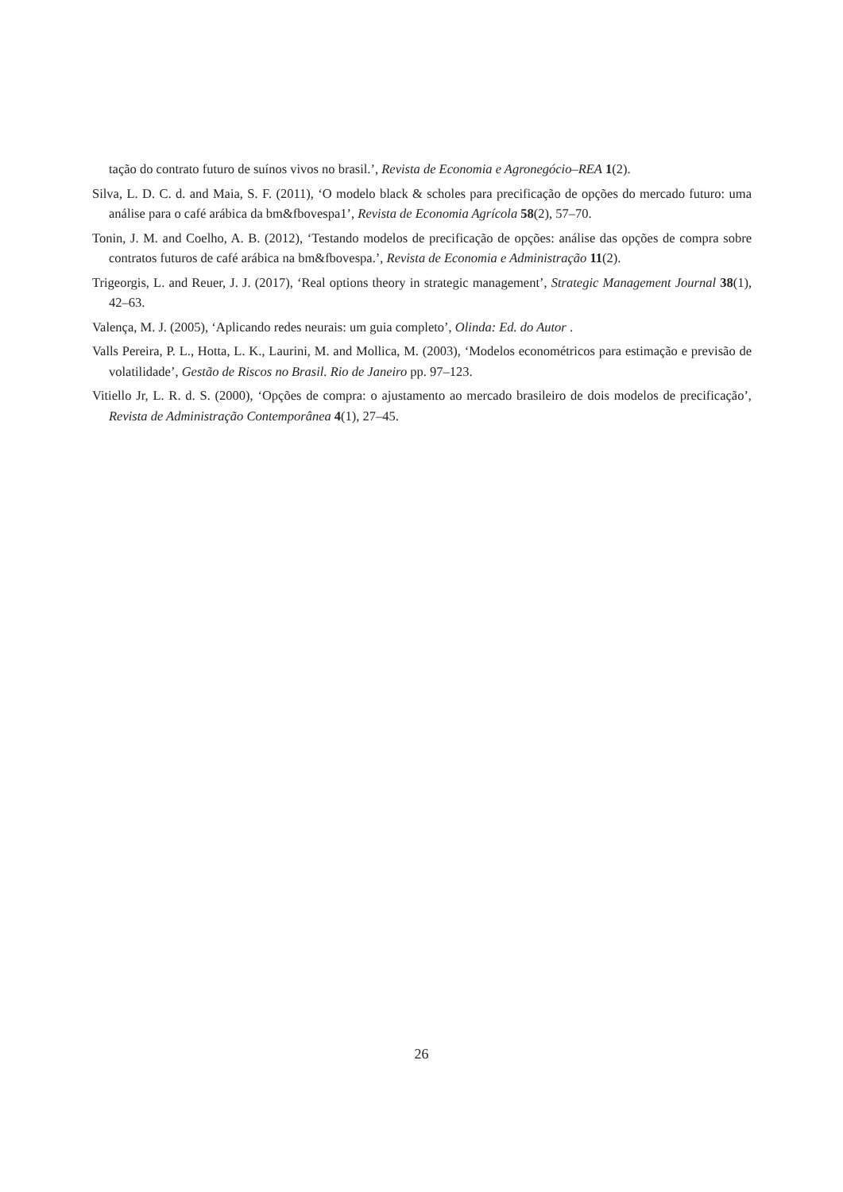tação do contrato futuro de suínos vivos no brasil.’, Revista de Economia e Agronegócio–REA 1(2).
Silva, L. D. C. d. and Maia, S. F. (2011), ‘O modelo black & scholes para precificação de opções do mercado futuro: uma análise para o café arábica da bm&fbovespa1’, Revista de Economia Agrícola 58(2), 57–70.
Tonin, J. M. and Coelho, A. B. (2012), ‘Testando modelos de precificação de opções: análise das opções de compra sobre contratos futuros de café arábica na bm&fbovespa.’, Revista de Economia e Administração 11(2).
Trigeorgis, L. and Reuer, J. J. (2017), ‘Real options theory in strategic management’, Strategic Management Journal 38(1), 42–63.
Valença, M. J. (2005), ‘Aplicando redes neurais: um guia completo’, Olinda: Ed. do Autor .
Valls Pereira, P. L., Hotta, L. K., Laurini, M. and Mollica, M. (2003), ‘Modelos econométricos para estimação e previsão de volatilidade’, Gestão de Riscos no Brasil. Rio de Janeiro pp. 97–123.
Vitiello Jr, L. R. d. S. (2000), ‘Opções de compra: o ajustamento ao mercado brasileiro de dois modelos de precificação’, Revista de Administração Contemporânea 4(1), 27–45.
26